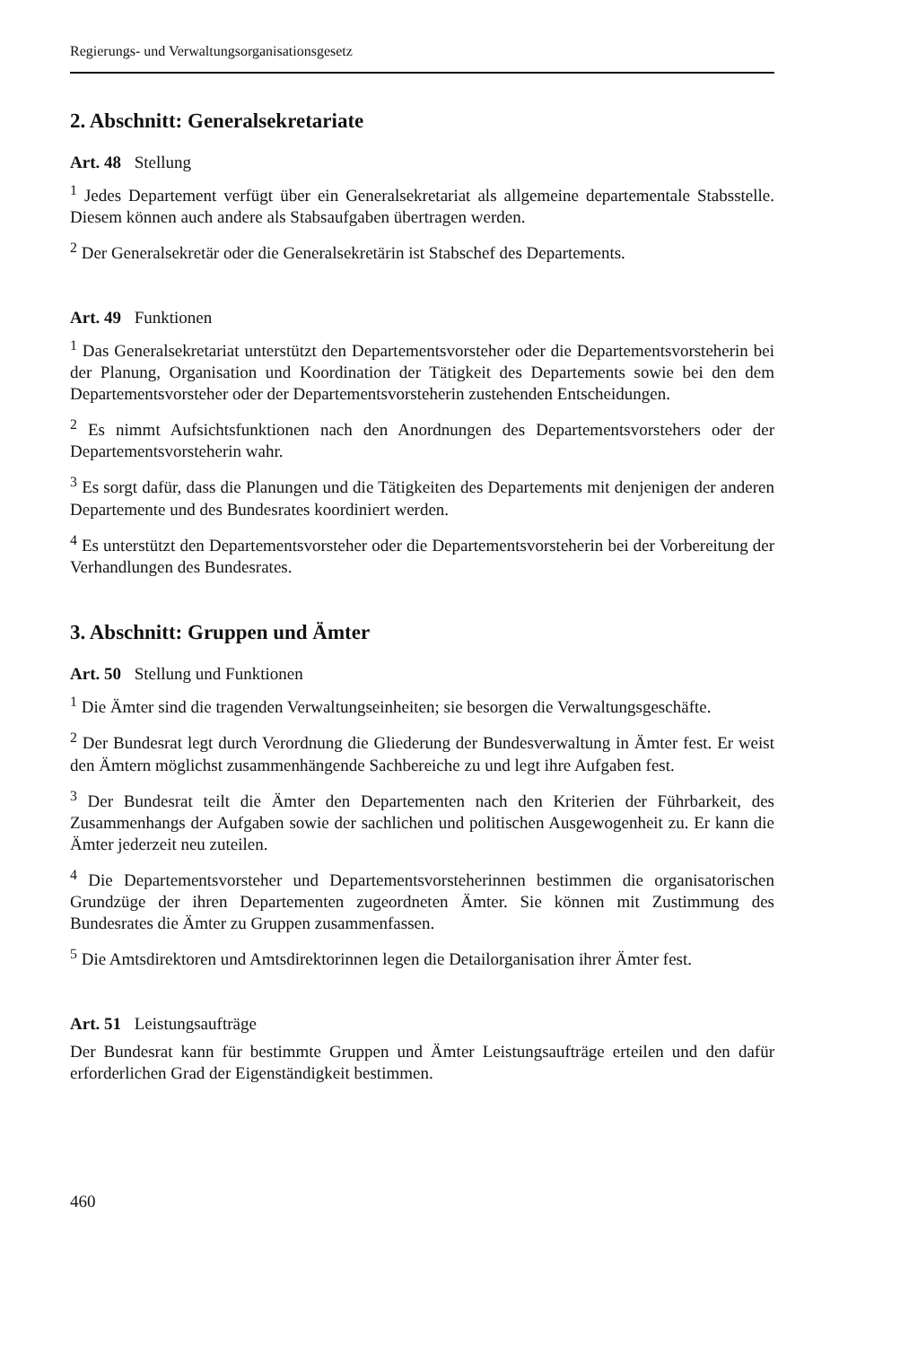Regierungs- und Verwaltungsorganisationsgesetz
2. Abschnitt: Generalsekretariate
Art. 48 Stellung
<sup>1</sup> Jedes Departement verfügt über ein Generalsekretariat als allgemeine departementale Stabsstelle. Diesem können auch andere als Stabsaufgaben übertragen werden.
<sup>2</sup> Der Generalsekretär oder die Generalsekretärin ist Stabschef des Departements.
Art. 49 Funktionen
<sup>1</sup> Das Generalsekretariat unterstützt den Departementsvorsteher oder die Departementsvorsteherin bei der Planung, Organisation und Koordination der Tätigkeit des Departements sowie bei den dem Departementsvorsteher oder der Departementsvorsteherin zustehenden Entscheidungen.
<sup>2</sup> Es nimmt Aufsichtsfunktionen nach den Anordnungen des Departementsvorstehers oder der Departementsvorsteherin wahr.
<sup>3</sup> Es sorgt dafür, dass die Planungen und die Tätigkeiten des Departements mit denjenigen der anderen Departemente und des Bundesrates koordiniert werden.
<sup>4</sup> Es unterstützt den Departementsvorsteher oder die Departementsvorsteherin bei der Vorbereitung der Verhandlungen des Bundesrates.
3. Abschnitt: Gruppen und Ämter
Art. 50 Stellung und Funktionen
<sup>1</sup> Die Ämter sind die tragenden Verwaltungseinheiten; sie besorgen die Verwaltungsgeschäfte.
<sup>2</sup> Der Bundesrat legt durch Verordnung die Gliederung der Bundesverwaltung in Ämter fest. Er weist den Ämtern möglichst zusammenhängende Sachbereiche zu und legt ihre Aufgaben fest.
<sup>3</sup> Der Bundesrat teilt die Ämter den Departementen nach den Kriterien der Führbarkeit, des Zusammenhangs der Aufgaben sowie der sachlichen und politischen Ausgewogenheit zu. Er kann die Ämter jederzeit neu zuteilen.
<sup>4</sup> Die Departementsvorsteher und Departementsvorsteherinnen bestimmen die organisatorischen Grundzüge der ihren Departementen zugeordneten Ämter. Sie können mit Zustimmung des Bundesrates die Ämter zu Gruppen zusammenfassen.
<sup>5</sup> Die Amtsdirektoren und Amtsdirektorinnen legen die Detailorganisation ihrer Ämter fest.
Art. 51 Leistungsaufträge
Der Bundesrat kann für bestimmte Gruppen und Ämter Leistungsaufträge erteilen und den dafür erforderlichen Grad der Eigenständigkeit bestimmen.
460